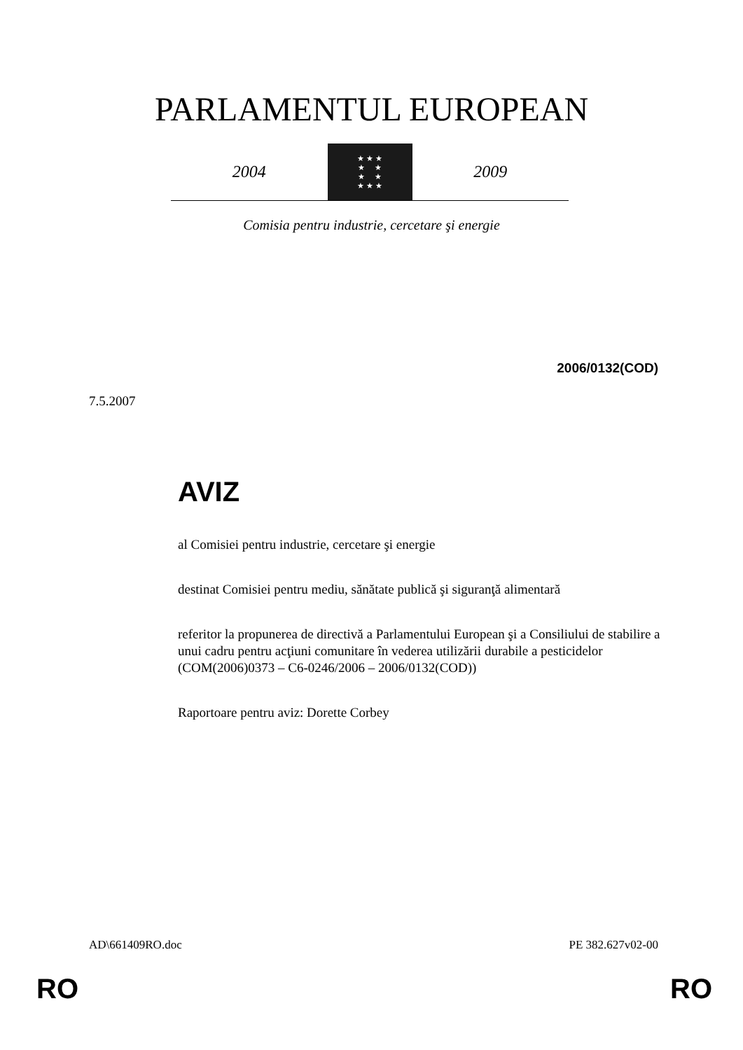PARLAMENTUL EUROPEAN
2004
★ ★ ★
★ ★
★ ★
★ ★ ★
2009
Comisia pentru industrie, cercetare şi energie
2006/0132(COD)
7.5.2007
AVIZ
al Comisiei pentru industrie, cercetare şi energie
destinat Comisiei pentru mediu, sănătate publică şi siguranţă alimentară
referitor la propunerea de directivă a Parlamentului European şi a Consiliului de stabilire a unui cadru pentru acţiuni comunitare în vederea utilizării durabile a pesticidelor
(COM(2006)0373 – C6-0246/2006 – 2006/0132(COD))
Raportoare pentru aviz: Dorette Corbey
AD\661409RO.doc PE 382.627v02-00
RO RO